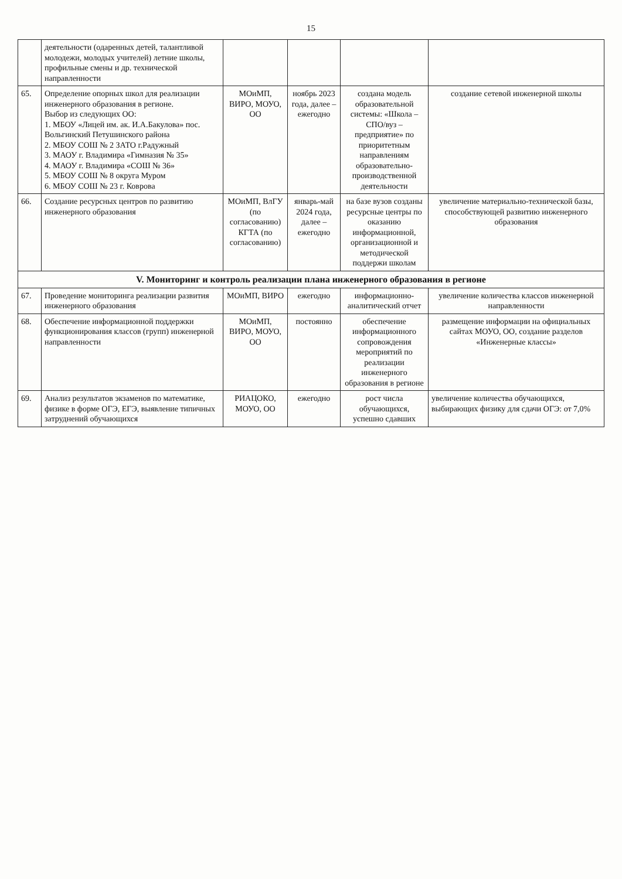15
| | деятельности (одаренных детей, талантливой молодежи, молодых учителей) летние школы, профильные смены и др. технической направленности | | | | |
| 65. | Определение опорных школ для реализации инженерного образования в регионе. Выбор из следующих ОО: 1. МБОУ «Лицей им. ак. И.А.Бакулова» пос. Вольгинский Петушинского района 2. МБОУ СОШ № 2 ЗАТО г.Радужный 3. МАОУ г. Владимира «Гимназия № 35» 4. МАОУ г. Владимира «СОШ № 36» 5. МБОУ СОШ № 8 округа Муром 6. МБОУ СОШ № 23 г. Коврова | МОиМП, ВИРО, МОУО, ОО | ноябрь 2023 года, далее – ежегодно | создана модель образовательной системы: «Школа – СПО/вуз – предприятие» по приоритетным направлениям образовательно-производственной деятельности | создание сетевой инженерной школы |
| 66. | Создание ресурсных центров по развитию инженерного образования | МОиМП, ВлГУ (по согласованию) КГТА (по согласованию) | январь-май 2024 года, далее – ежегодно | на базе вузов созданы ресурсные центры по оказанию информационной, организационной и методической поддержи школам | увеличение материально-технической базы, способствующей развитию инженерного образования |
| V. Мониторинг и контроль реализации плана инженерного образования в регионе | | | | | |
| 67. | Проведение мониторинга реализации развития инженерного образования | МОиМП, ВИРО | ежегодно | информационно-аналитический отчет | увеличение количества классов инженерной направленности |
| 68. | Обеспечение информационной поддержки функционирования классов (групп) инженерной направленности | МОиМП, ВИРО, МОУО, ОО | постоянно | обеспечение информационного сопровождения мероприятий по реализации инженерного образования в регионе | размещение информации на официальных сайтах МОУО, ОО, создание разделов «Инженерные классы» |
| 69. | Анализ результатов экзаменов по математике, физике в форме ОГЭ, ЕГЭ, выявление типичных затруднений обучающихся | РИАЦОКО, МОУО, ОО | ежегодно | рост числа обучающихся, успешно сдавших | увеличение количества обучающихся, выбирающих физику для сдачи ОГЭ: от 7,0% |